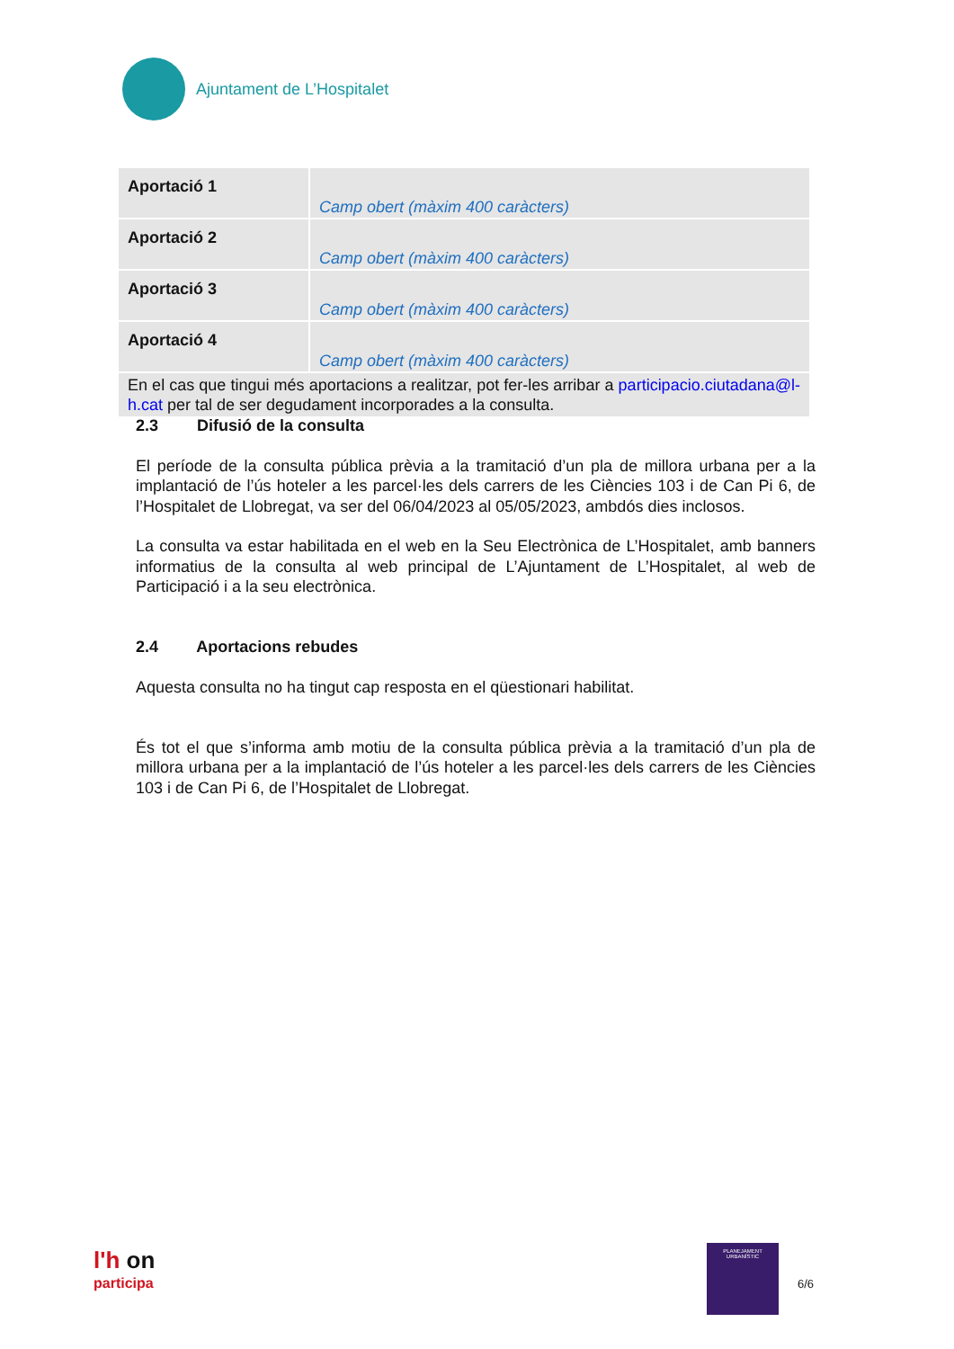Ajuntament de L’Hospitalet
| Aportació 1 | Camp obert (màxim 400 caràcters) |
| Aportació 2 | Camp obert (màxim 400 caràcters) |
| Aportació 3 | Camp obert (màxim 400 caràcters) |
| Aportació 4 | Camp obert (màxim 400 caràcters) |
| En el cas que tingui més aportacions a realitzar, pot fer-les arribar a participacio.ciutadana@l-h.cat per tal de ser degudament incorporades a la consulta. | |
2.3 Difusió de la consulta
El període de la consulta pública prèvia a la tramitació d’un pla de millora urbana per a la implantació de l’ús hoteler a les parcel·les dels carrers de les Ciències 103 i de Can Pi 6, de l’Hospitalet de Llobregat, va ser del 06/04/2023 al 05/05/2023, ambdós dies inclosos.
La consulta va estar habilitada en el web en la Seu Electrònica de L’Hospitalet, amb banners informatius de la consulta al web principal de L’Ajuntament de L’Hospitalet, al web de Participació i a la seu electrònica.
2.4 Aportacions rebudes
Aquesta consulta no ha tingut cap resposta en el qüestionari habilitat.
És tot el que s’informa amb motiu de la consulta pública prèvia a la tramitació d’un pla de millora urbana per a la implantació de l’ús hoteler a les parcel·les dels carrers de les Ciències 103 i de Can Pi 6, de l’Hospitalet de Llobregat.
l'h on
participa
PLANEJAMENT URBANÍSTIC
6/6